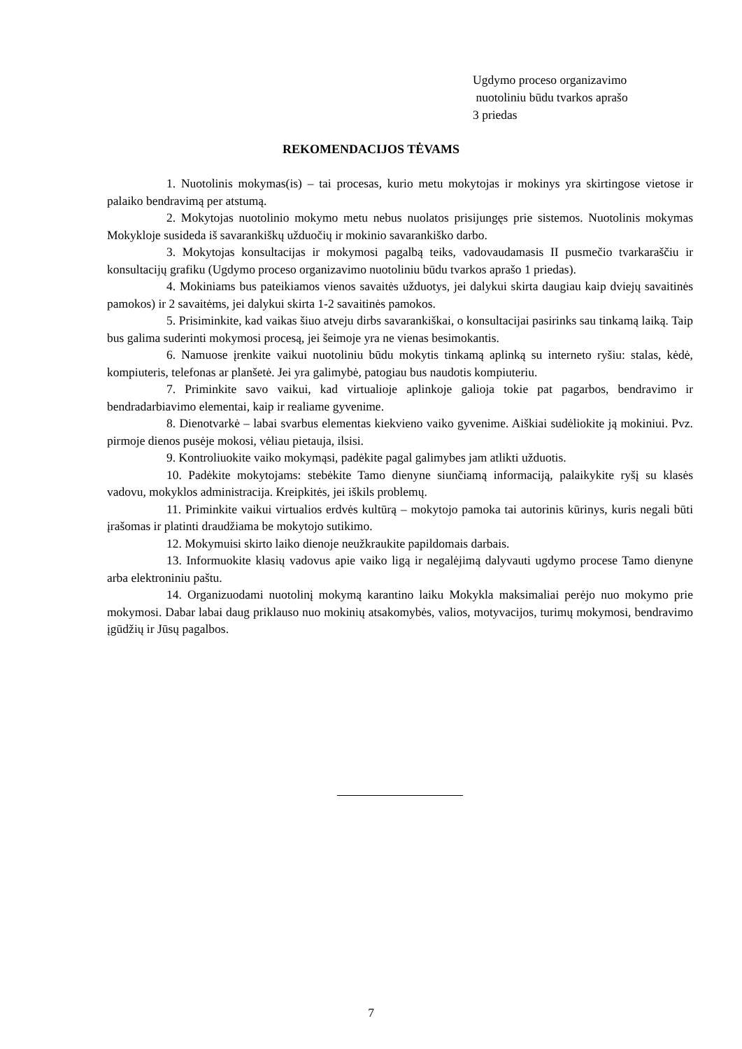Ugdymo proceso organizavimo
nuotoliniu būdu tvarkos aprašo
3 priedas
REKOMENDACIJOS TĖVAMS
1. Nuotolinis mokymas(is) – tai procesas, kurio metu mokytojas ir mokinys yra skirtingose vietose ir palaiko bendravimą per atstumą.
2. Mokytojas nuotolinio mokymo metu nebus nuolatos prisijungęs prie sistemos. Nuotolinis mokymas Mokykloje susideda iš savarankiškų užduočių ir mokinio savarankiško darbo.
3. Mokytojas konsultacijas ir mokymosi pagalbą teiks, vadovaudamasis II pusmečio tvarkaraščiu ir konsultacijų grafiku (Ugdymo proceso organizavimo nuotoliniu būdu tvarkos aprašo 1 priedas).
4. Mokiniams bus pateikiamos vienos savaitės užduotys, jei dalykui skirta daugiau kaip dviejų savaitinės pamokos) ir 2 savaitėms, jei dalykui skirta 1-2 savaitinės pamokos.
5. Prisiminkite, kad vaikas šiuo atveju dirbs savarankiškai, o konsultacijai pasirinks sau tinkamą laiką. Taip bus galima suderinti mokymosi procesą, jei šeimoje yra ne vienas besimokantis.
6. Namuose įrenkite vaikui nuotoliniu būdu mokytis tinkamą aplinką su interneto ryšiu: stalas, kėdė, kompiuteris, telefonas ar planšetė. Jei yra galimybė, patogiau bus naudotis kompiuteriu.
7. Priminkite savo vaikui, kad virtualioje aplinkoje galioja tokie pat pagarbos, bendravimo ir bendradarbiavimo elementai, kaip ir realiame gyvenime.
8. Dienotvarkė – labai svarbus elementas kiekvieno vaiko gyvenime. Aiškiai sudėliokite ją mokiniui. Pvz. pirmoje dienos pusėje mokosi, vėliau pietauja, ilsisi.
9. Kontroliuokite vaiko mokymąsi, padėkite pagal galimybes jam atlikti užduotis.
10. Padėkite mokytojams: stebėkite Tamo dienyne siunčiamą informaciją, palaikykite ryšį su klasės vadovu, mokyklos administracija. Kreipkitės, jei iškils problemų.
11. Priminkite vaikui virtualios erdvės kultūrą – mokytojo pamoka tai autorinis kūrinys, kuris negali būti įrašomas ir platinti draudžiama be mokytojo sutikimo.
12. Mokymuisi skirto laiko dienoje neužkraukite papildomais darbais.
13. Informuokite klasių vadovus apie vaiko ligą ir negalėjimą dalyvauti ugdymo procese Tamo dienyne arba elektroniniu paštu.
14. Organizuodami nuotolinį mokymą karantino laiku Mokykla maksimaliai perėjo nuo mokymo prie mokymosi. Dabar labai daug priklauso nuo mokinių atsakomybės, valios, motyvacijos, turimų mokymosi, bendravimo įgūdžių ir Jūsų pagalbos.
7